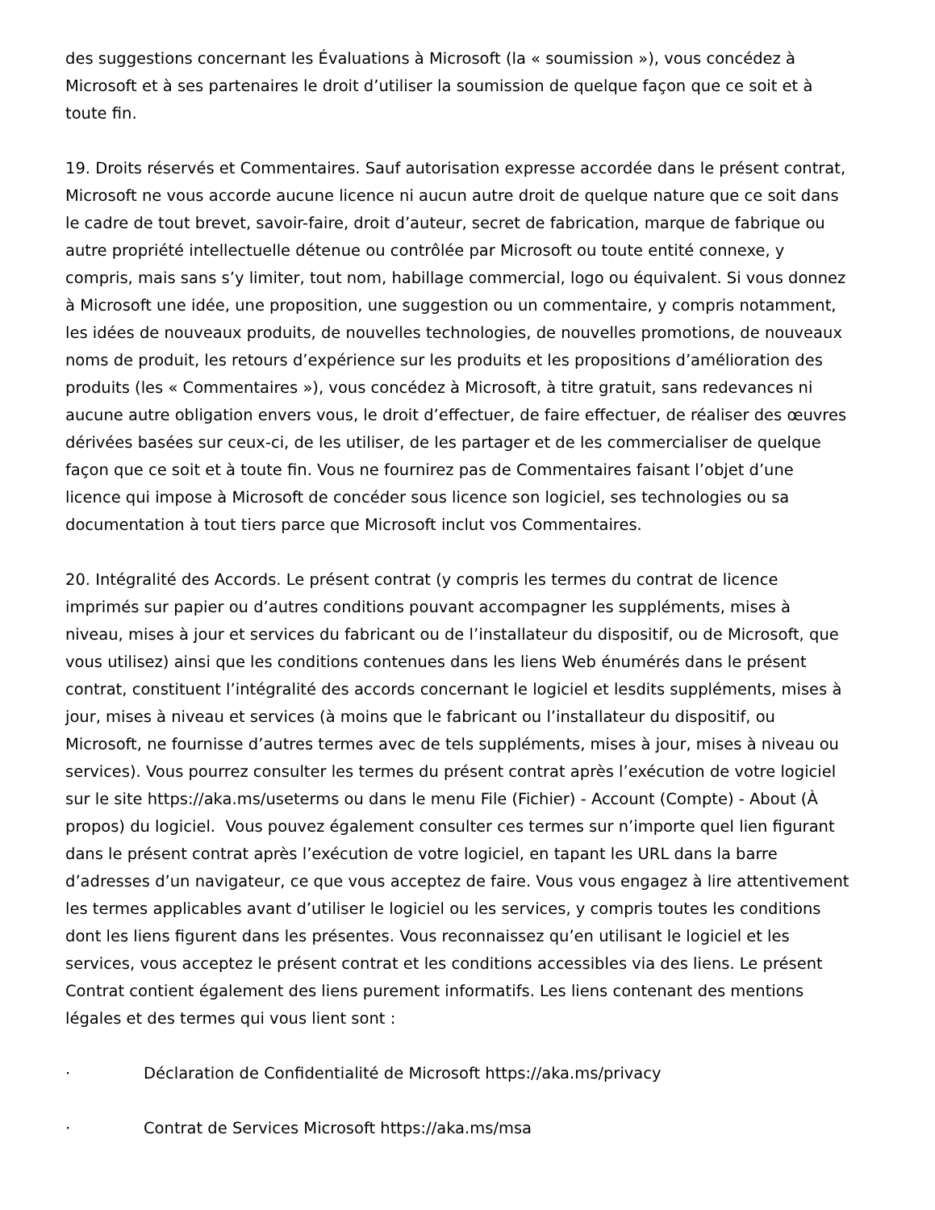des suggestions concernant les Évaluations à Microsoft (la « soumission »), vous concédez à Microsoft et à ses partenaires le droit d’utiliser la soumission de quelque façon que ce soit et à toute fin.
19. Droits réservés et Commentaires. Sauf autorisation expresse accordée dans le présent contrat, Microsoft ne vous accorde aucune licence ni aucun autre droit de quelque nature que ce soit dans le cadre de tout brevet, savoir-faire, droit d’auteur, secret de fabrication, marque de fabrique ou autre propriété intellectuelle détenue ou contrôlée par Microsoft ou toute entité connexe, y compris, mais sans s’y limiter, tout nom, habillage commercial, logo ou équivalent. Si vous donnez à Microsoft une idée, une proposition, une suggestion ou un commentaire, y compris notamment, les idées de nouveaux produits, de nouvelles technologies, de nouvelles promotions, de nouveaux noms de produit, les retours d’expérience sur les produits et les propositions d’amélioration des produits (les « Commentaires »), vous concédez à Microsoft, à titre gratuit, sans redevances ni aucune autre obligation envers vous, le droit d’effectuer, de faire effectuer, de réaliser des œuvres dérivées basées sur ceux-ci, de les utiliser, de les partager et de les commercialiser de quelque façon que ce soit et à toute fin. Vous ne fournirez pas de Commentaires faisant l’objet d’une licence qui impose à Microsoft de concéder sous licence son logiciel, ses technologies ou sa documentation à tout tiers parce que Microsoft inclut vos Commentaires.
20. Intégralité des Accords. Le présent contrat (y compris les termes du contrat de licence imprimés sur papier ou d’autres conditions pouvant accompagner les suppléments, mises à niveau, mises à jour et services du fabricant ou de l’installateur du dispositif, ou de Microsoft, que vous utilisez) ainsi que les conditions contenues dans les liens Web énumérés dans le présent contrat, constituent l’intégralité des accords concernant le logiciel et lesdits suppléments, mises à jour, mises à niveau et services (à moins que le fabricant ou l’installateur du dispositif, ou Microsoft, ne fournisse d’autres termes avec de tels suppléments, mises à jour, mises à niveau ou services). Vous pourrez consulter les termes du présent contrat après l’exécution de votre logiciel sur le site https://aka.ms/useterms ou dans le menu File (Fichier) - Account (Compte) - About (À propos) du logiciel. Vous pouvez également consulter ces termes sur n’importe quel lien figurant dans le présent contrat après l’exécution de votre logiciel, en tapant les URL dans la barre d’adresses d’un navigateur, ce que vous acceptez de faire. Vous vous engagez à lire attentivement les termes applicables avant d’utiliser le logiciel ou les services, y compris toutes les conditions dont les liens figurent dans les présentes. Vous reconnaissez qu’en utilisant le logiciel et les services, vous acceptez le présent contrat et les conditions accessibles via des liens. Le présent Contrat contient également des liens purement informatifs. Les liens contenant des mentions légales et des termes qui vous lient sont :
· Déclaration de Confidentialité de Microsoft https://aka.ms/privacy
· Contrat de Services Microsoft https://aka.ms/msa